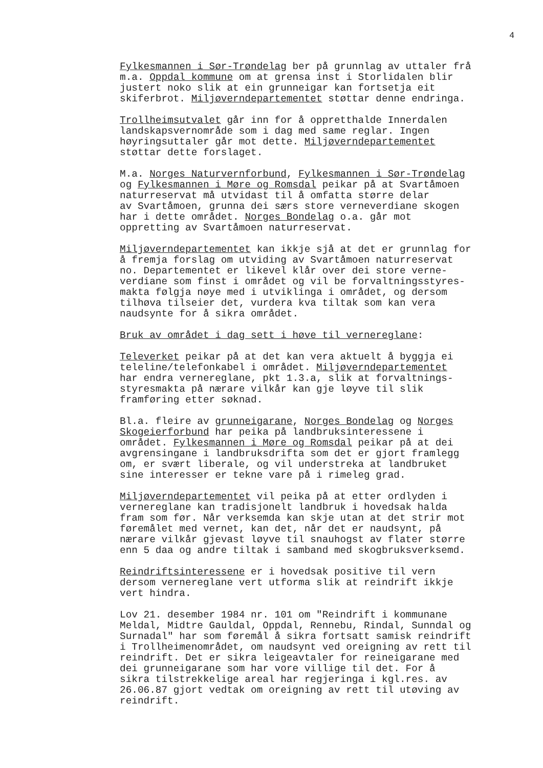4
Fylkesmannen i Sør-Trøndelag ber på grunnlag av uttaler frå m.a. Oppdal kommune om at grensa inst i Storlidalen blir justert noko slik at ein grunneigar kan fortsetja eit skiferbrot. Miljøverndepartementet støttar denne endringa.
Trollheimsutvalet går inn for å oppretthalde Innerdalen landskapsvernområde som i dag med same reglar. Ingen høyringsuttaler går mot dette. Miljøverndepartementet støttar dette forslaget.
M.a. Norges Naturvernforbund, Fylkesmannen i Sør-Trøndelag og Fylkesmannen i Møre og Romsdal peikar på at Svartåmoen naturreservat må utvidast til å omfatta større delar av Svartåmoen, grunna dei særs store verneverdiane skogen har i dette området. Norges Bondelag o.a. går mot oppretting av Svartåmoen naturreservat.
Miljøverndepartementet kan ikkje sjå at det er grunnlag for å fremja forslag om utviding av Svartåmoen naturreservat no. Departementet er likevel klår over dei store verne- verdiane som finst i området og vil be forvaltningsstyres- makta følgja nøye med i utviklinga i området, og dersom tilhøva tilseier det, vurdera kva tiltak som kan vera naudsynte for å sikra området.
Bruk av området i dag sett i høve til vernereglane:
Televerket peikar på at det kan vera aktuelt å byggja ei teleline/telefonkabel i området. Miljøverndepartementet har endra vernereglane, pkt 1.3.a, slik at forvaltnings- styresmakta på nærare vilkår kan gje løyve til slik framføring etter søknad.
Bl.a. fleire av grunneigarane, Norges Bondelag og Norges Skogeierforbund har peika på landbruksinteressene i området. Fylkesmannen i Møre og Romsdal peikar på at dei avgrensingane i landbruksdrifta som det er gjort framlegg om, er svært liberale, og vil understreka at landbruket sine interesser er tekne vare på i rimeleg grad.
Miljøverndepartementet vil peika på at etter ordlyden i vernereglane kan tradisjonelt landbruk i hovedsak halda fram som før. Når verksemda kan skje utan at det strir mot føremålet med vernet, kan det, når det er naudsynt, på nærare vilkår gjevast løyve til snauhogst av flater større enn 5 daa og andre tiltak i samband med skogbruksverksemd.
Reindriftsinteressene er i hovedsak positive til vern dersom vernereglane vert utforma slik at reindrift ikkje vert hindra.
Lov 21. desember 1984 nr. 101 om "Reindrift i kommunane Meldal, Midtre Gauldal, Oppdal, Rennebu, Rindal, Sunndal og Surnadal" har som føremål å sikra fortsatt samisk reindrift i Trollheimenområdet, om naudsynt ved oreigning av rett til reindrift. Det er sikra leigeavtaler for reineigarane med dei grunneigarane som har vore villige til det. For å sikra tilstrekkelige areal har regjeringa i kgl.res. av 26.06.87 gjort vedtak om oreigning av rett til utøving av reindrift.